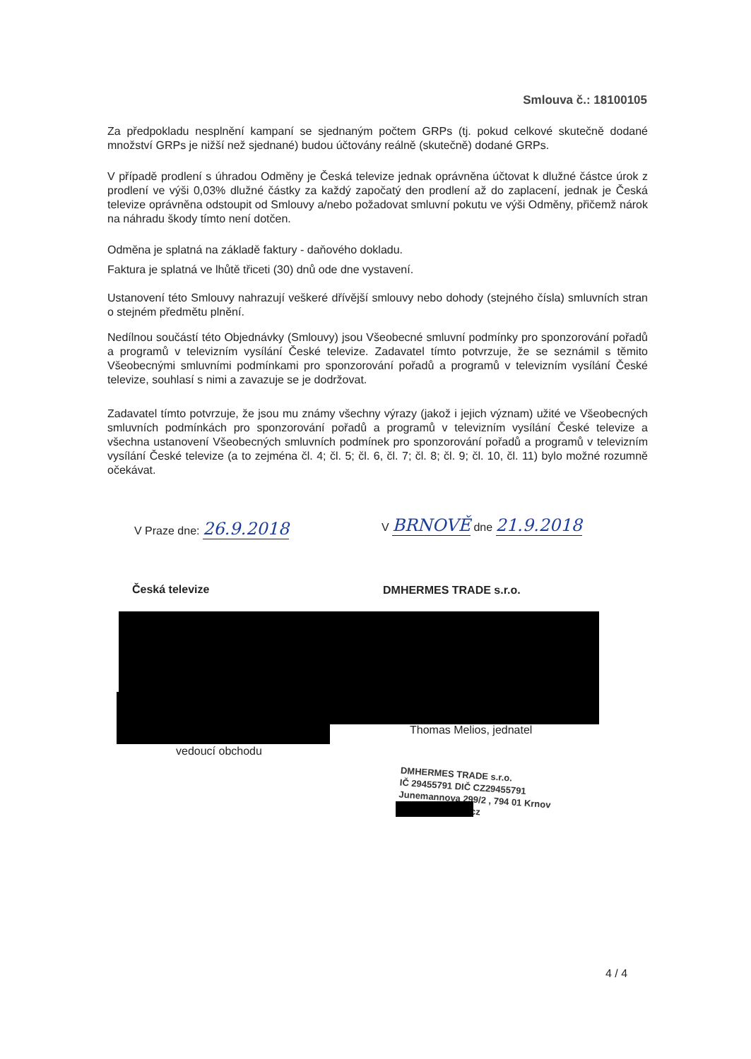Smlouva č.: 18100105
Za předpokladu nesplnění kampaní se sjednaným počtem GRPs (tj. pokud celkové skutečně dodané množství GRPs je nižší než sjednané) budou účtovány reálně (skutečně) dodané GRPs.
V případě prodlení s úhradou Odměny je Česká televize jednak oprávněna účtovat k dlužné částce úrok z prodlení ve výši 0,03% dlužné částky za každý započatý den prodlení až do zaplacení, jednak je Česká televize oprávněna odstoupit od Smlouvy a/nebo požadovat smluvní pokutu ve výši Odměny, přičemž nárok na náhradu škody tímto není dotčen.
Odměna je splatná na základě faktury - daňového dokladu.
Faktura je splatná ve lhůtě třiceti (30) dnů ode dne vystavení.
Ustanovení této Smlouvy nahrazují veškeré dřívější smlouvy nebo dohody (stejného čísla) smluvních stran o stejném předmětu plnění.
Nedílnou součástí této Objednávky (Smlouvy) jsou Všeobecné smluvní podmínky pro sponzorování pořadů a programů v televizním vysílání České televize. Zadavatel tímto potvrzuje, že se seznámil s těmito Všeobecnými smluvními podmínkami pro sponzorování pořadů a programů v televizním vysílání České televize, souhlasí s nimi a zavazuje se je dodržovat.
Zadavatel tímto potvrzuje, že jsou mu známy všechny výrazy (jakož i jejich význam) užité ve Všeobecných smluvních podmínkách pro sponzorování pořadů a programů v televizním vysílání České televize a všechna ustanovení Všeobecných smluvních podmínek pro sponzorování pořadů a programů v televizním vysílání České televize (a to zejména čl. 4; čl. 5; čl. 6, čl. 7; čl. 8; čl. 9; čl. 10, čl. 11) bylo možné rozumně očekávat.
V Praze dne: 26.9.2018 V BRNOVĚ dne 21.9.2018
Česká televize DMHERMES TRADE s.r.o.
Thomas Melios, jednatel
vedoucí obchodu
DMHERMES TRADE s.r.o.
IČ 29455791 DIČ CZ29455791
Junemannova 299/2 , 794 01 Krnov
www.dmhermes.cz
4 / 4